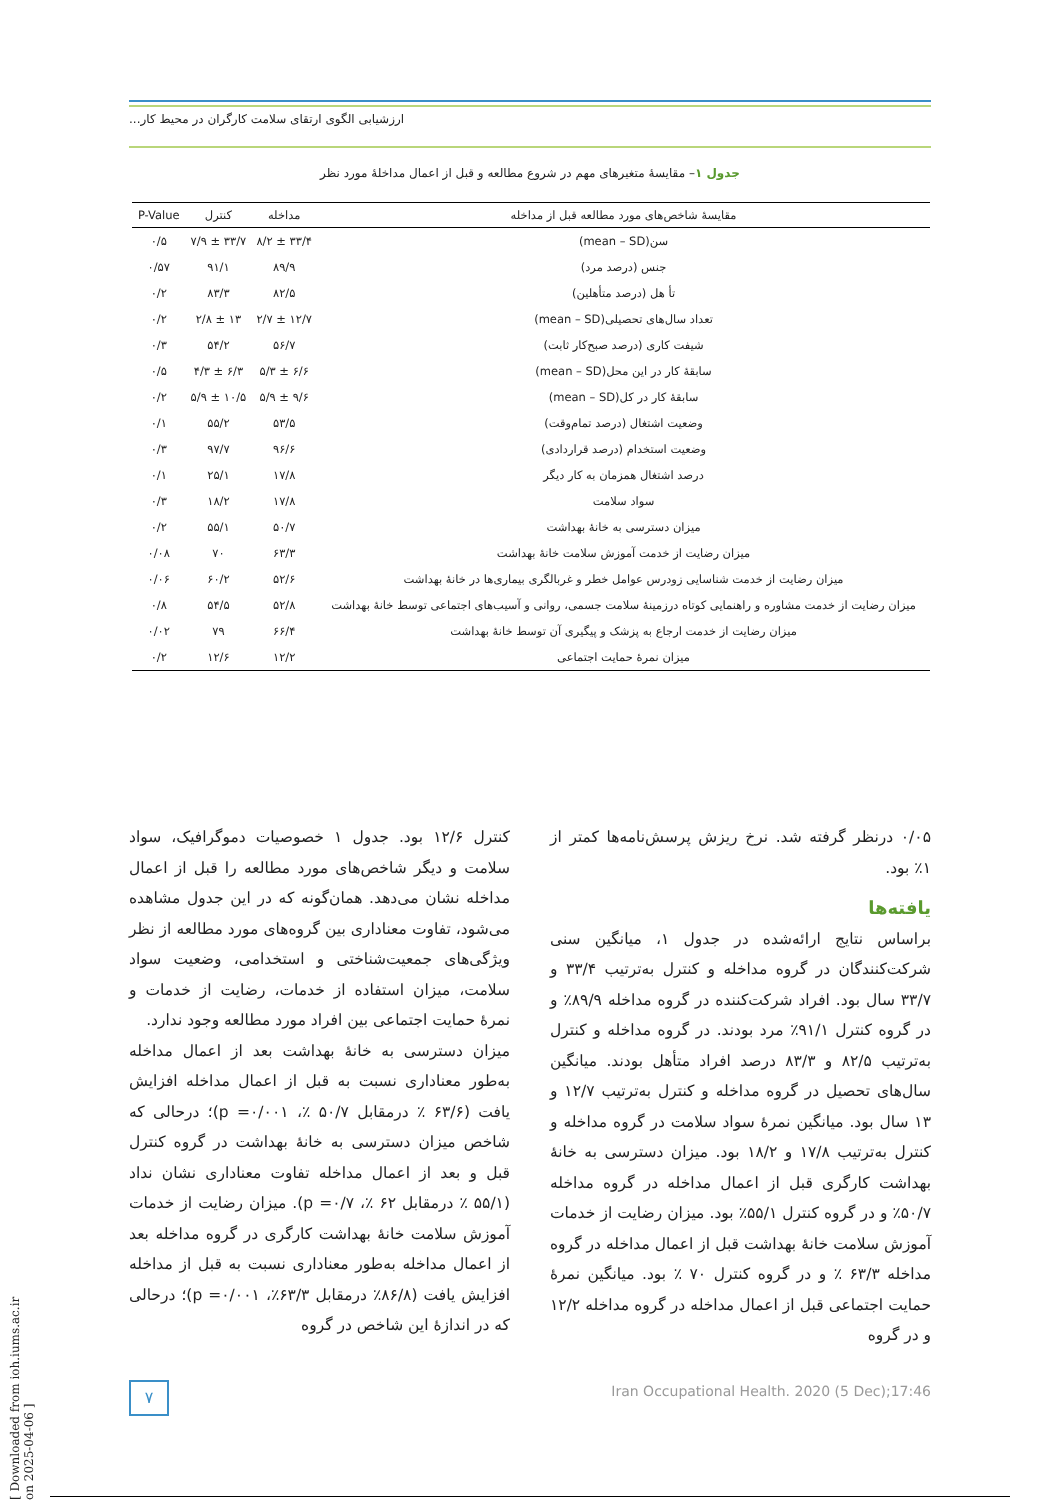ارزشیابی الگوی ارتقای سلامت کارگران در محیط کار...
جدول ۱– مقایسهٔ متغیرهای مهم در شروع مطالعه و قبل از اعمال مداخلهٔ مورد نظر
| مقایسهٔ شاخص‌های مورد مطالعه قبل از مداخله | مداخله | کنترل | P-Value |
| --- | --- | --- | --- |
| سن(mean – SD) | ۳۳/۴ ± ۸/۲ | ۳۳/۷ ± ۷/۹ | ۰/۵ |
| جنس (درصد مرد) | ۸۹/۹ | ۹۱/۱ | ۰/۵۷ |
| تأ هل (درصد متأهلین) | ۸۲/۵ | ۸۳/۳ | ۰/۲ |
| تعداد سال‌های تحصیلی(mean – SD) | ۱۲/۷ ± ۲/۷ | ۱۳ ± ۲/۸ | ۰/۲ |
| شیفت کاری (درصد صبح‌کار ثابت) | ۵۶/۷ | ۵۴/۲ | ۰/۳ |
| سابقهٔ کار در این محل(mean – SD) | ۶/۶ ± ۵/۳ | ۶/۳ ± ۴/۳ | ۰/۵ |
| سابقهٔ کار در کل(mean – SD) | ۹/۶ ± ۵/۹ | ۱۰/۵ ± ۵/۹ | ۰/۲ |
| وضعیت اشتغال (درصد تمام‌وقت) | ۵۳/۵ | ۵۵/۲ | ۰/۱ |
| وضعیت استخدام (درصد قراردادی) | ۹۶/۶ | ۹۷/۷ | ۰/۳ |
| درصد اشتغال همزمان به کار دیگر | ۱۷/۸ | ۲۵/۱ | ۰/۱ |
| سواد سلامت | ۱۷/۸ | ۱۸/۲ | ۰/۳ |
| میزان دسترسی به خانهٔ بهداشت | ۵۰/۷ | ۵۵/۱ | ۰/۲ |
| میزان رضایت از خدمت آموزش سلامت خانهٔ بهداشت | ۶۳/۳ | ۷۰ | ۰/۰۸ |
| میزان رضایت از خدمت شناسایی زودرس عوامل خطر و غربالگری بیماری‌ها در خانهٔ بهداشت | ۵۲/۶ | ۶۰/۲ | ۰/۰۶ |
| میزان رضایت از خدمت مشاوره و راهنمایی کوتاه درزمینهٔ سلامت جسمی، روانی و آسیب‌های اجتماعی توسط خانهٔ بهداشت | ۵۲/۸ | ۵۴/۵ | ۰/۸ |
| میزان رضایت از خدمت ارجاع به پزشک و پیگیری آن توسط خانهٔ بهداشت | ۶۶/۴ | ۷۹ | ۰/۰۲ |
| میزان نمرهٔ حمایت اجتماعی | ۱۲/۲ | ۱۲/۶ | ۰/۲ |
۰/۰۵ درنظر گرفته شد. نرخ ریزش پرسش‌نامه‌ها کمتر از ۱٪ بود.
یافته‌ها
براساس نتایج ارائه‌شده در جدول ۱، میانگین سنی شرکت‌کنندگان در گروه مداخله و کنترل به‌ترتیب ۳۳/۴ و ۳۳/۷ سال بود. افراد شرکت‌کننده در گروه مداخله ۸۹/۹٪ و در گروه کنترل ۹۱/۱٪ مرد بودند. در گروه مداخله و کنترل به‌ترتیب ۸۲/۵ و ۸۳/۳ درصد افراد متأهل بودند. میانگین سال‌های تحصیل در گروه مداخله و کنترل به‌ترتیب ۱۲/۷ و ۱۳ سال بود. میانگین نمرهٔ سواد سلامت در گروه مداخله و کنترل به‌ترتیب ۱۷/۸ و ۱۸/۲ بود. میزان دسترسی به خانهٔ بهداشت کارگری قبل از اعمال مداخله در گروه مداخله ۵۰/۷٪ و در گروه کنترل ۵۵/۱٪ بود. میزان رضایت از خدمات آموزش سلامت خانهٔ بهداشت قبل از اعمال مداخله در گروه مداخله ۶۳/۳ ٪ و در گروه کنترل ۷۰ ٪ بود. میانگین نمرهٔ حمایت اجتماعی قبل از اعمال مداخله در گروه مداخله ۱۲/۲ و در گروه
کنترل ۱۲/۶ بود. جدول ۱ خصوصیات دموگرافیک، سواد سلامت و دیگر شاخص‌های مورد مطالعه را قبل از اعمال مداخله نشان می‌دهد. همان‌گونه که در این جدول مشاهده می‌شود، تفاوت معناداری بین گروه‌های مورد مطالعه از نظر ویژگی‌های جمعیت‌شناختی و استخدامی، وضعیت سواد سلامت، میزان استفاده از خدمات، رضایت از خدمات و نمرهٔ حمایت اجتماعی بین افراد مورد مطالعه وجود ندارد.
میزان دسترسی به خانهٔ بهداشت بعد از اعمال مداخله به‌طور معناداری نسبت به قبل از اعمال مداخله افزایش یافت (۶۳/۶ ٪ درمقابل ۵۰/۷ ٪، p =۰/۰۰۱)؛ درحالی که شاخص میزان دسترسی به خانهٔ بهداشت در گروه کنترل قبل و بعد از اعمال مداخله تفاوت معناداری نشان نداد (۵۵/۱ ٪ درمقابل ۶۲ ٪، p =۰/۷). میزان رضایت از خدمات آموزش سلامت خانهٔ بهداشت کارگری در گروه مداخله بعد از اعمال مداخله به‌طور معناداری نسبت به قبل از مداخله افزایش یافت (۸۶/۸٪ درمقابل ۶۳/۳٪، p =۰/۰۰۱)؛ درحالی که در اندازهٔ این شاخص در گروه
۷
Iran Occupational Health. 2020 (5 Dec);17:46
[ Downloaded from ioh.iums.ac.ir on 2025-04-06 ]